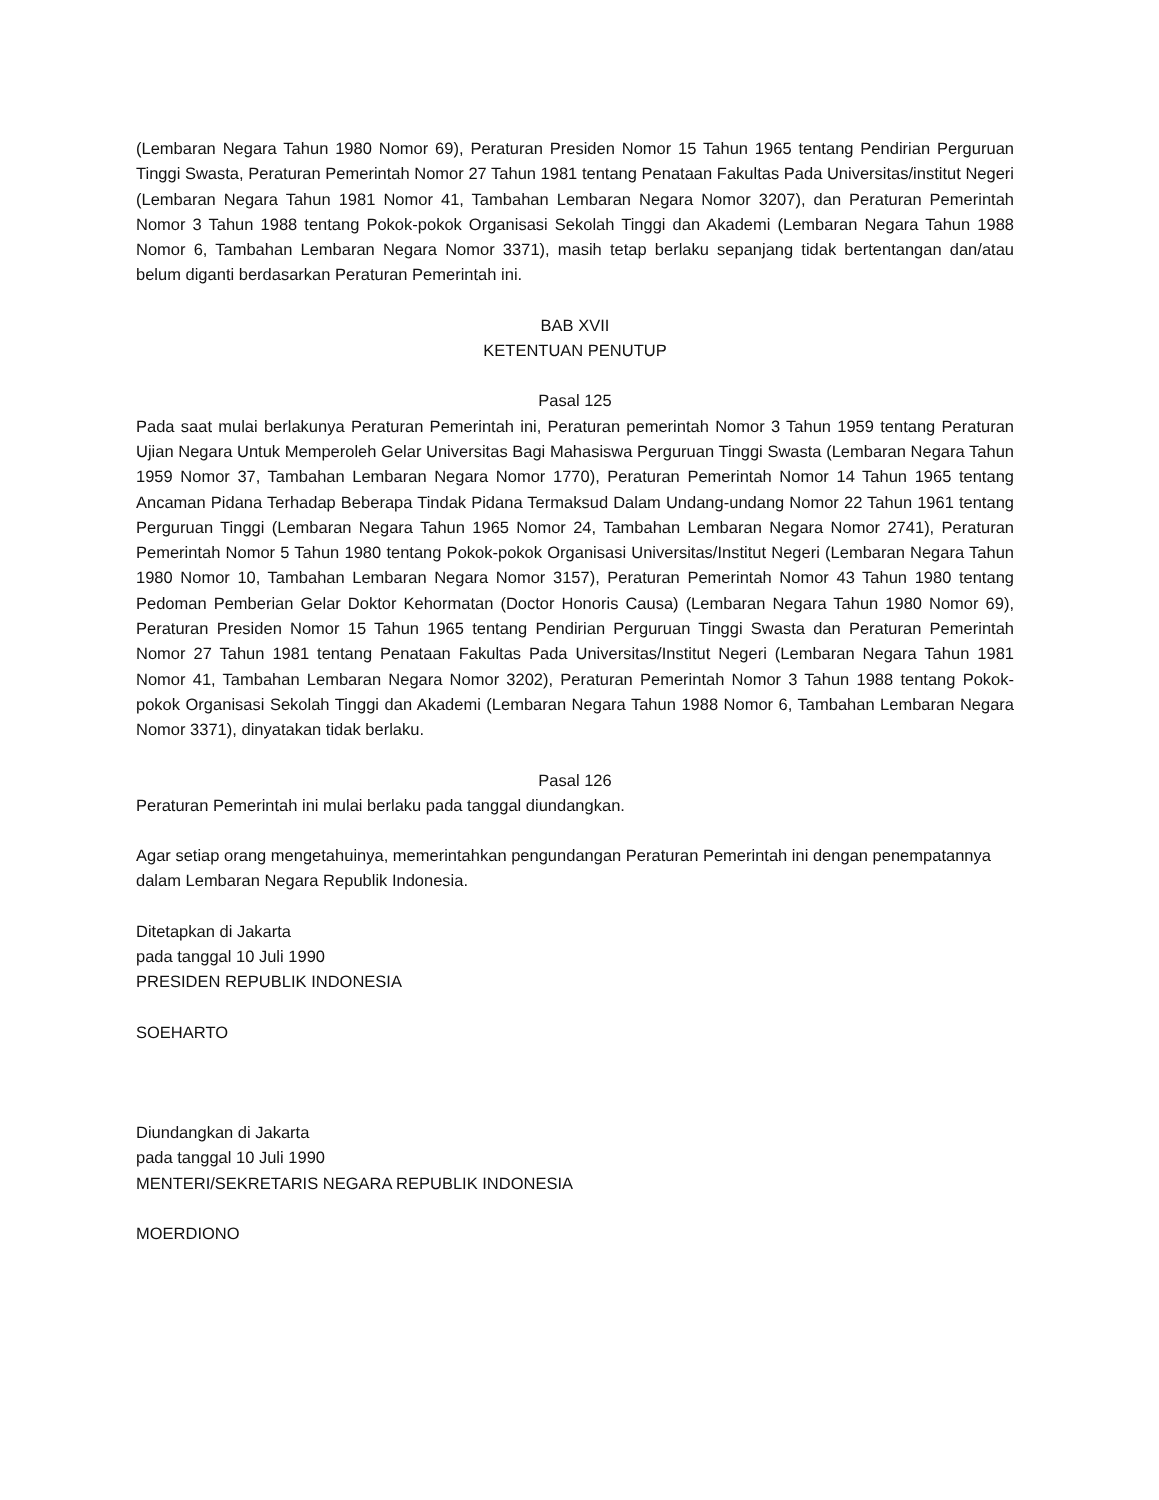(Lembaran Negara Tahun 1980 Nomor 69), Peraturan Presiden Nomor 15 Tahun 1965 tentang Pendirian Perguruan Tinggi Swasta, Peraturan Pemerintah Nomor 27 Tahun 1981 tentang Penataan Fakultas Pada Universitas/institut Negeri (Lembaran Negara Tahun 1981 Nomor 41, Tambahan Lembaran Negara Nomor 3207), dan Peraturan Pemerintah Nomor 3 Tahun 1988 tentang Pokok-pokok Organisasi Sekolah Tinggi dan Akademi (Lembaran Negara Tahun 1988 Nomor 6, Tambahan Lembaran Negara Nomor 3371), masih tetap berlaku sepanjang tidak bertentangan dan/atau belum diganti berdasarkan Peraturan Pemerintah ini.
BAB XVII
KETENTUAN PENUTUP
Pasal 125
Pada saat mulai berlakunya Peraturan Pemerintah ini, Peraturan pemerintah Nomor 3 Tahun 1959 tentang Peraturan Ujian Negara Untuk Memperoleh Gelar Universitas Bagi Mahasiswa Perguruan Tinggi Swasta (Lembaran Negara Tahun 1959 Nomor 37, Tambahan Lembaran Negara Nomor 1770), Peraturan Pemerintah Nomor 14 Tahun 1965 tentang Ancaman Pidana Terhadap Beberapa Tindak Pidana Termaksud Dalam Undang-undang Nomor 22 Tahun 1961 tentang Perguruan Tinggi (Lembaran Negara Tahun 1965 Nomor 24, Tambahan Lembaran Negara Nomor 2741), Peraturan Pemerintah Nomor 5 Tahun 1980 tentang Pokok-pokok Organisasi Universitas/Institut Negeri (Lembaran Negara Tahun 1980 Nomor 10, Tambahan Lembaran Negara Nomor 3157), Peraturan Pemerintah Nomor 43 Tahun 1980 tentang Pedoman Pemberian Gelar Doktor Kehormatan (Doctor Honoris Causa) (Lembaran Negara Tahun 1980 Nomor 69), Peraturan Presiden Nomor 15 Tahun 1965 tentang Pendirian Perguruan Tinggi Swasta dan Peraturan Pemerintah Nomor 27 Tahun 1981 tentang Penataan Fakultas Pada Universitas/Institut Negeri (Lembaran Negara Tahun 1981 Nomor 41, Tambahan Lembaran Negara Nomor 3202), Peraturan Pemerintah Nomor 3 Tahun 1988 tentang Pokok-pokok Organisasi Sekolah Tinggi dan Akademi (Lembaran Negara Tahun 1988 Nomor 6, Tambahan Lembaran Negara Nomor 3371), dinyatakan tidak berlaku.
Pasal 126
Peraturan Pemerintah ini mulai berlaku pada tanggal diundangkan.
Agar setiap orang mengetahuinya, memerintahkan pengundangan Peraturan Pemerintah ini dengan penempatannya dalam Lembaran Negara Republik Indonesia.
Ditetapkan di Jakarta
pada tanggal 10 Juli 1990
PRESIDEN REPUBLIK INDONESIA
SOEHARTO
Diundangkan di Jakarta
pada tanggal 10 Juli 1990
MENTERI/SEKRETARIS NEGARA REPUBLIK INDONESIA
MOERDIONO